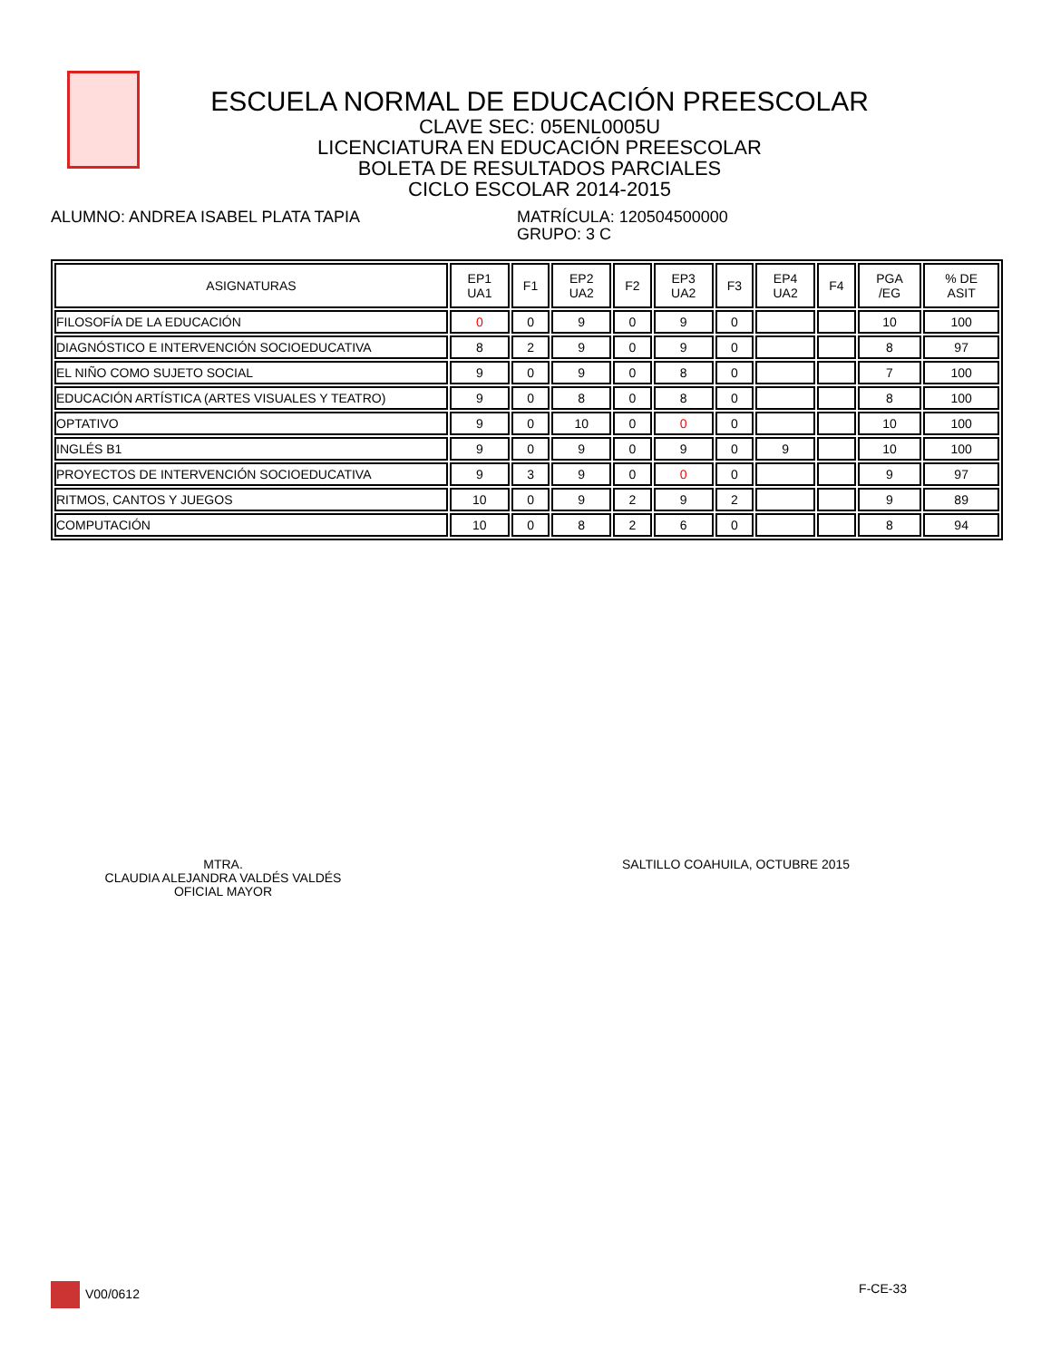ESCUELA NORMAL DE EDUCACIÓN PREESCOLAR
CLAVE SEC: 05ENL0005U
LICENCIATURA EN EDUCACIÓN PREESCOLAR
BOLETA DE RESULTADOS PARCIALES
CICLO ESCOLAR 2014-2015
ALUMNO: ANDREA ISABEL PLATA TAPIA MATRÍCULA: 120504500000
GRUPO: 3 C
| ASIGNATURAS | EP1 UA1 | F1 | EP2 UA2 | F2 | EP3 UA2 | F3 | EP4 UA2 | F4 | PGA /EG | % DE ASIT |
| --- | --- | --- | --- | --- | --- | --- | --- | --- | --- | --- |
| FILOSOFÍA DE LA EDUCACIÓN | 0 | 0 | 9 | 0 | 9 | 0 | | | 10 | 100 |
| DIAGNÓSTICO E INTERVENCIÓN SOCIOEDUCATIVA | 8 | 2 | 9 | 0 | 9 | 0 | | | 8 | 97 |
| EL NIÑO COMO SUJETO SOCIAL | 9 | 0 | 9 | 0 | 8 | 0 | | | 7 | 100 |
| EDUCACIÓN ARTÍSTICA (ARTES VISUALES Y TEATRO) | 9 | 0 | 8 | 0 | 8 | 0 | | | 8 | 100 |
| OPTATIVO | 9 | 0 | 10 | 0 | 0 | 0 | | | 10 | 100 |
| INGLÉS B1 | 9 | 0 | 9 | 0 | 9 | 0 | 9 | | 10 | 100 |
| PROYECTOS DE INTERVENCIÓN SOCIOEDUCATIVA | 9 | 3 | 9 | 0 | 0 | 0 | | | 9 | 97 |
| RITMOS, CANTOS Y JUEGOS | 10 | 0 | 9 | 2 | 9 | 2 | | | 9 | 89 |
| COMPUTACIÓN | 10 | 0 | 8 | 2 | 6 | 0 | | | 8 | 94 |
MTRA.
CLAUDIA ALEJANDRA VALDÉS VALDÉS
OFICIAL MAYOR
SALTILLO COAHUILA, OCTUBRE 2015
V00/0612 F-CE-33